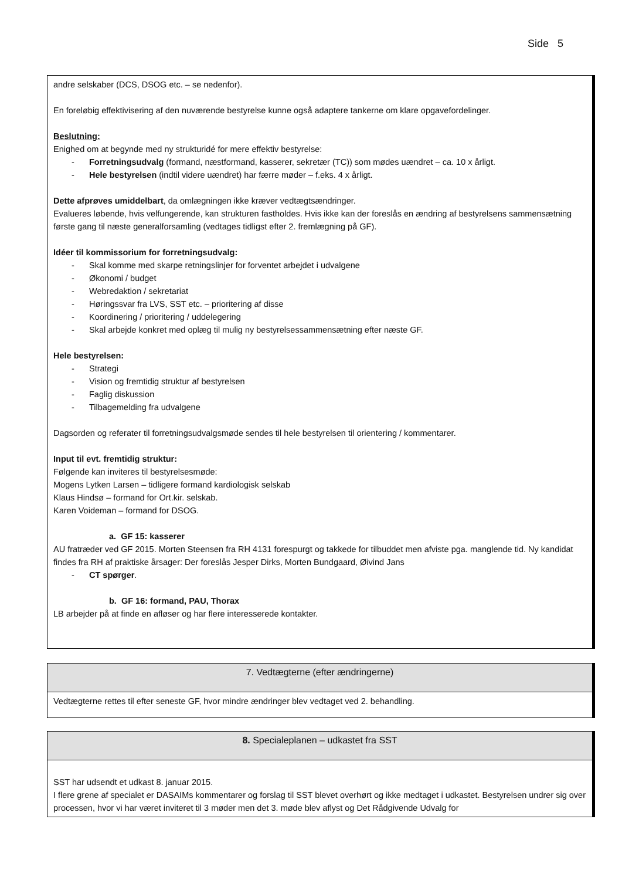Side 5
andre selskaber (DCS, DSOG etc. – se nedenfor).
En foreløbig effektivisering af den nuværende bestyrelse kunne også adaptere tankerne om klare opgavefordelinger.
Beslutning:
Enighed om at begynde med ny strukturidé for mere effektiv bestyrelse:
- Forretningsudvalg (formand, næstformand, kasserer, sekretær (TC)) som mødes uændret – ca. 10 x årligt.
- Hele bestyrelsen (indtil videre uændret) har færre møder – f.eks. 4 x årligt.
Dette afprøves umiddelbart, da omlægningen ikke kræver vedtægtsændringer.
Evalueres løbende, hvis velfungerende, kan strukturen fastholdes. Hvis ikke kan der foreslås en ændring af bestyrelsens sammensætning første gang til næste generalforsamling (vedtages tidligst efter 2. fremlægning på GF).
Idéer til kommissorium for forretningsudvalg:
- Skal komme med skarpe retningslinjer for forventet arbejdet i udvalgene
- Økonomi / budget
- Webredaktion / sekretariat
- Høringssvar fra LVS, SST etc. – prioritering af disse
- Koordinering / prioritering / uddelegering
- Skal arbejde konkret med oplæg til mulig ny bestyrelsessammensætning efter næste GF.
Hele bestyrelsen:
- Strategi
- Vision og fremtidig struktur af bestyrelsen
- Faglig diskussion
- Tilbagemelding fra udvalgene
Dagsorden og referater til forretningsudvalgsmøde sendes til hele bestyrelsen til orientering / kommentarer.
Input til evt. fremtidig struktur:
Følgende kan inviteres til bestyrelsesmøde:
Mogens Lytken Larsen – tidligere formand kardiologisk selskab
Klaus Hindsø – formand for Ort.kir. selskab.
Karen Voideman – formand for DSOG.
a. GF 15: kasserer
AU fratræder ved GF 2015. Morten Steensen fra RH 4131 forespurgt og takkede for tilbuddet men afviste pga. manglende tid. Ny kandidat findes fra RH af praktiske årsager: Der foreslås Jesper Dirks, Morten Bundgaard, Øivind Jans
- CT spørger.
b. GF 16: formand, PAU, Thorax
LB arbejder på at finde en afløser og har flere interesserede kontakter.
7. Vedtægterne (efter ændringerne)
Vedtægterne rettes til efter seneste GF, hvor mindre ændringer blev vedtaget ved 2. behandling.
8. Specialeplanen – udkastet fra SST
SST har udsendt et udkast 8. januar 2015.
I flere grene af specialet er DASAIMs kommentarer og forslag til SST blevet overhørt og ikke medtaget i udkastet. Bestyrelsen undrer sig over processen, hvor vi har været inviteret til 3 møder men det 3. møde blev aflyst og Det Rådgivende Udvalg for